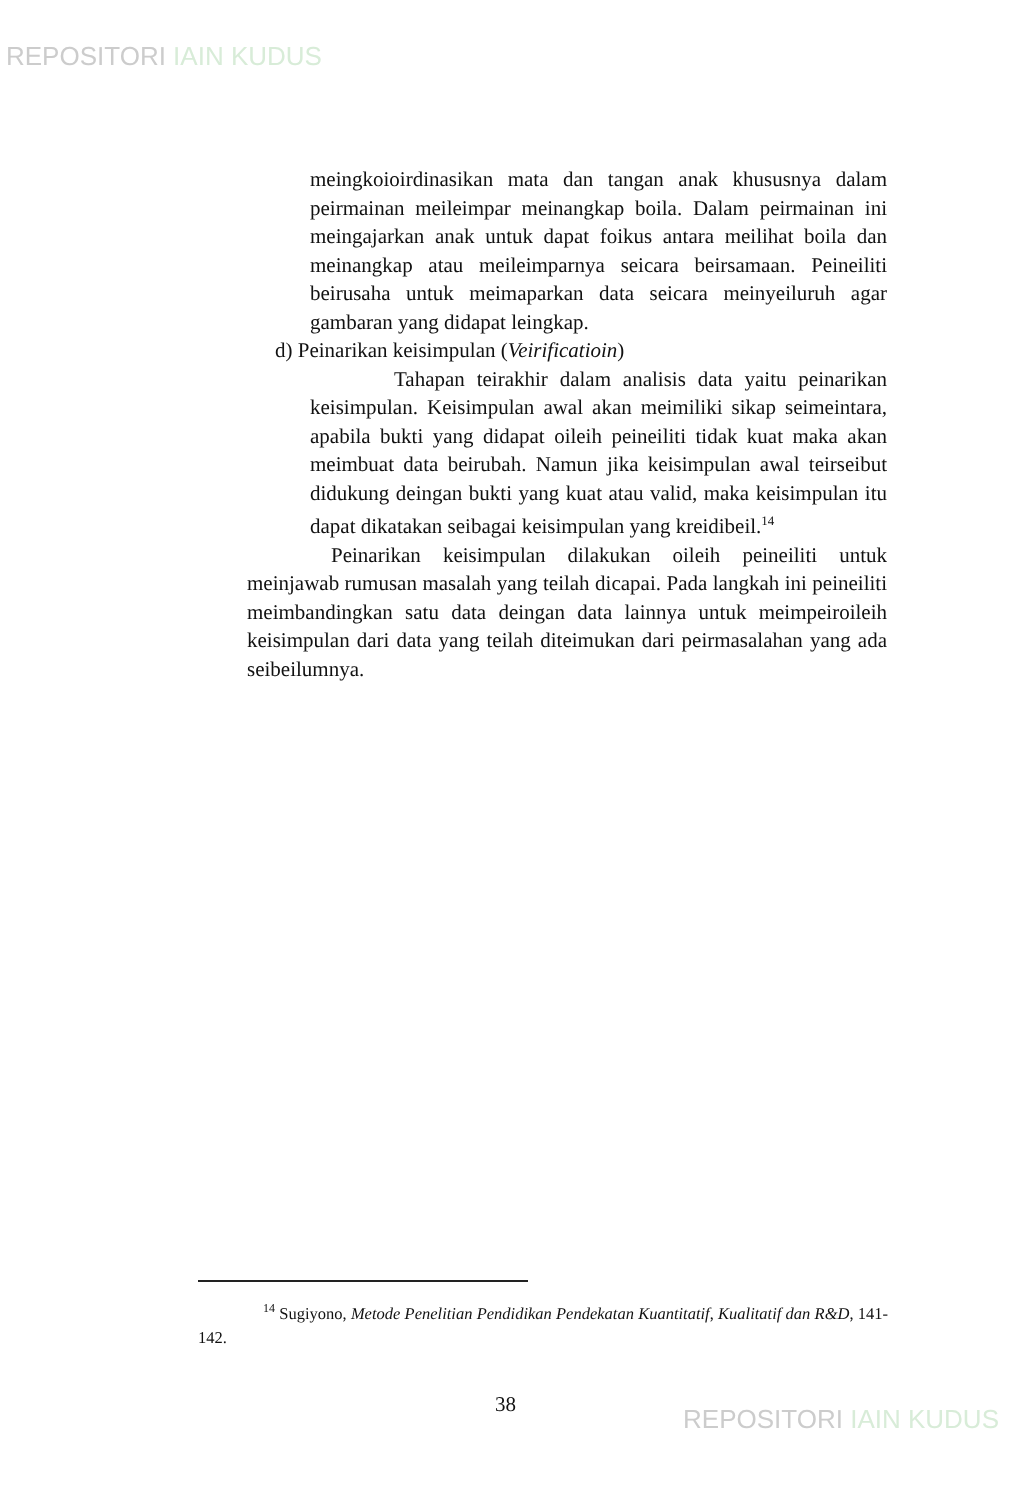REPOSITORI IAIN KUDUS
meingkoioirdinasikan mata dan tangan anak khususnya dalam peirmainan meileimpar meinangkap boila. Dalam peirmainan ini meingajarkan anak untuk dapat foikus antara meilihat boila dan meinangkap atau meileimparnya seicara beirsamaan. Peineiliti beirusaha untuk meimaparkan data seicara meinyeiluruh agar gambaran yang didapat leingkap.
d) Peinarikan keisimpulan (Veirificatioin)
Tahapan teirakhir dalam analisis data yaitu peinarikan keisimpulan. Keisimpulan awal akan meimiliki sikap seimeintara, apabila bukti yang didapat oileih peineiliti tidak kuat maka akan meimbuat data beirubah. Namun jika keisimpulan awal teirseibut didukung deingan bukti yang kuat atau valid, maka keisimpulan itu dapat dikatakan seibagai keisimpulan yang kreidibeil.<sup>14</sup>
Peinarikan keisimpulan dilakukan oileih peineiliti untuk meinjawab rumusan masalah yang teilah dicapai. Pada langkah ini peineiliti meimbandingkan satu data deingan data lainnya untuk meimpeiroileih keisimpulan dari data yang teilah diteimukan dari peirmasalahan yang ada seibeilumnya.
<sup>14</sup> Sugiyono, Metode Penelitian Pendidikan Pendekatan Kuantitatif, Kualitatif dan R&D, 141-142.
38
REPOSITORI IAIN KUDUS